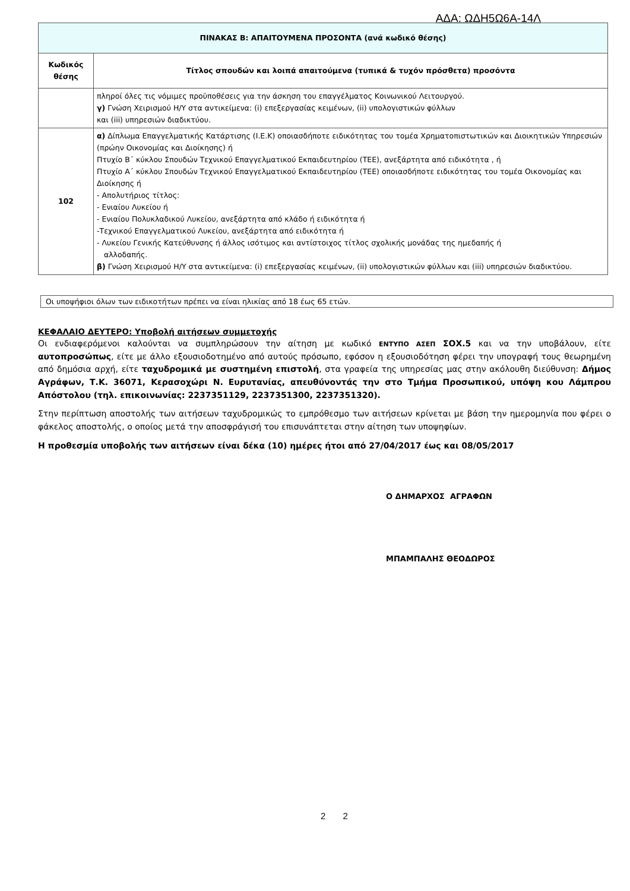ΑΔΑ: ΩΔΗ5Ω6Α-14Λ
| ΠΙΝΑΚΑΣ Β: ΑΠΑΙΤΟΥΜΕΝΑ ΠΡΟΣΟΝΤΑ (ανά κωδικό θέσης) | |
| --- | --- |
| Κωδικός θέσης | Τίτλος σπουδών και λοιπά απαιτούμενα (τυπικά & τυχόν πρόσθετα) προσόντα |
| | πληροί όλες τις νόμιμες προϋποθέσεις για την άσκηση του επαγγέλματος Κοινωνικού Λειτουργού. γ) Γνώση Χειρισμού Η/Υ στα αντικείμενα: (i) επεξεργασίας κειμένων, (ii) υπολογιστικών φύλλων και (iii) υπηρεσιών διαδικτύου. |
| 102 | α) Δίπλωμα Επαγγελματικής Κατάρτισης (Ι.Ε.Κ) οποιασδήποτε ειδικότητας του τομέα Χρηματοπιστωτικών και Διοικητικών Υπηρεσιών (πρώην Οικονομίας και Διοίκησης) ή Πτυχίο Β΄ κύκλου Σπουδών Τεχνικού Επαγγελματικού Εκπαιδευτηρίου (ΤΕΕ), ανεξάρτητα από ειδικότητα , ή Πτυχίο Α΄ κύκλου Σπουδών Τεχνικού Επαγγελματικού Εκπαιδευτηρίου (ΤΕΕ) οποιασδήποτε ειδικότητας του τομέα Οικονομίας και Διοίκησης ή - Απολυτήριος τίτλος: - Ενιαίου Λυκείου ή - Ενιαίου Πολυκλαδικού Λυκείου, ανεξάρτητα από κλάδο ή ειδικότητα ή -Τεχνικού Επαγγελματικού Λυκείου, ανεξάρτητα από ειδικότητα ή - Λυκείου Γενικής Κατεύθυνσης ή άλλος ισότιμος και αντίστοιχος τίτλος σχολικής μονάδας της ημεδαπής ή αλλοδαπής. β) Γνώση Χειρισμού Η/Υ στα αντικείμενα: (i) επεξεργασίας κειμένων, (ii) υπολογιστικών φύλλων και (iii) υπηρεσιών διαδικτύου. |
Οι υποψήφιοι όλων των ειδικοτήτων πρέπει να είναι ηλικίας από 18 έως 65 ετών.
ΚΕΦΑΛΑΙΟ ΔΕΥΤΕΡΟ: Υποβολή αιτήσεων συμμετοχής
Οι ενδιαφερόμενοι καλούνται να συμπληρώσουν την αίτηση με κωδικό ΕΝΤΥΠΟ ΑΣΕΠ ΣΟΧ.5 και να την υποβάλουν, είτε αυτοπροσώπως, είτε με άλλο εξουσιοδοτημένο από αυτούς πρόσωπο, εφόσον η εξουσιοδότηση φέρει την υπογραφή τους θεωρημένη από δημόσια αρχή, είτε ταχυδρομικά με συστημένη επιστολή, στα γραφεία της υπηρεσίας μας στην ακόλουθη διεύθυνση: Δήμος Αγράφων, Τ.Κ. 36071, Κερασοχώρι Ν. Ευρυτανίας, απευθύνοντάς την στο Τμήμα Προσωπικού, υπόψη κου Λάμπρου Απόστολου (τηλ. επικοινωνίας: 2237351129, 2237351300, 2237351320).
Στην περίπτωση αποστολής των αιτήσεων ταχυδρομικώς το εμπρόθεσμο των αιτήσεων κρίνεται με βάση την ημερομηνία που φέρει ο φάκελος αποστολής, ο οποίος μετά την αποσφράγισή του επισυνάπτεται στην αίτηση των υποψηφίων.
Η προθεσμία υποβολής των αιτήσεων είναι δέκα (10) ημέρες ήτοι από 27/04/2017 έως και 08/05/2017
Ο ΔΗΜΑΡΧΟΣ ΑΓΡΑΦΩΝ
ΜΠΑΜΠΑΛΗΣ ΘΕΟΔΩΡΟΣ
2 2